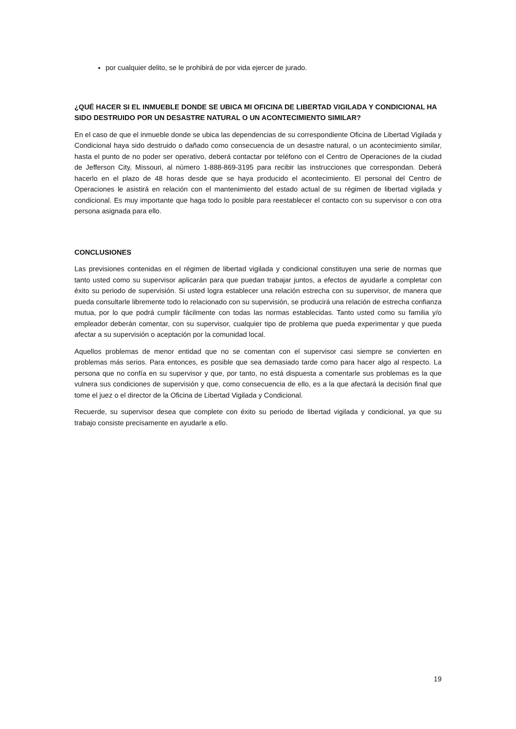por cualquier delito, se le prohibirá de por vida ejercer de jurado.
¿QUÉ HACER SI EL INMUEBLE DONDE SE UBICA MI OFICINA DE LIBERTAD VIGILADA Y CONDICIONAL HA SIDO DESTRUIDO POR UN DESASTRE NATURAL O UN ACONTECIMIENTO SIMILAR?
En el caso de que el inmueble donde se ubica las dependencias de su correspondiente Oficina de Libertad Vigilada y Condicional haya sido destruido o dañado como consecuencia de un desastre natural, o un acontecimiento similar, hasta el punto de no poder ser operativo, deberá contactar por teléfono con el Centro de Operaciones de la ciudad de Jefferson City, Missouri, al número 1-888-869-3195 para recibir las instrucciones que correspondan. Deberá hacerlo en el plazo de 48 horas desde que se haya producido el acontecimiento. El personal del Centro de Operaciones le asistirá en relación con el mantenimiento del estado actual de su régimen de libertad vigilada y condicional. Es muy importante que haga todo lo posible para reestablecer el contacto con su supervisor o con otra persona asignada para ello.
CONCLUSIONES
Las previsiones contenidas en el régimen de libertad vigilada y condicional constituyen una serie de normas que tanto usted como su supervisor aplicarán para que puedan trabajar juntos, a efectos de ayudarle a completar con éxito su periodo de supervisión. Si usted logra establecer una relación estrecha con su supervisor, de manera que pueda consultarle libremente todo lo relacionado con su supervisión, se producirá una relación de estrecha confianza mutua, por lo que podrá cumplir fácilmente con todas las normas establecidas. Tanto usted como su familia y/o empleador deberán comentar, con su supervisor, cualquier tipo de problema que pueda experimentar y que pueda afectar a su supervisión o aceptación por la comunidad local.
Aquellos problemas de menor entidad que no se comentan con el supervisor casi siempre se convierten en problemas más serios. Para entonces, es posible que sea demasiado tarde como para hacer algo al respecto. La persona que no confía en su supervisor y que, por tanto, no está dispuesta a comentarle sus problemas es la que vulnera sus condiciones de supervisión y que, como consecuencia de ello, es a la que afectará la decisión final que tome el juez o el director de la Oficina de Libertad Vigilada y Condicional.
Recuerde, su supervisor desea que complete con éxito su periodo de libertad vigilada y condicional, ya que su trabajo consiste precisamente en ayudarle a ello.
19